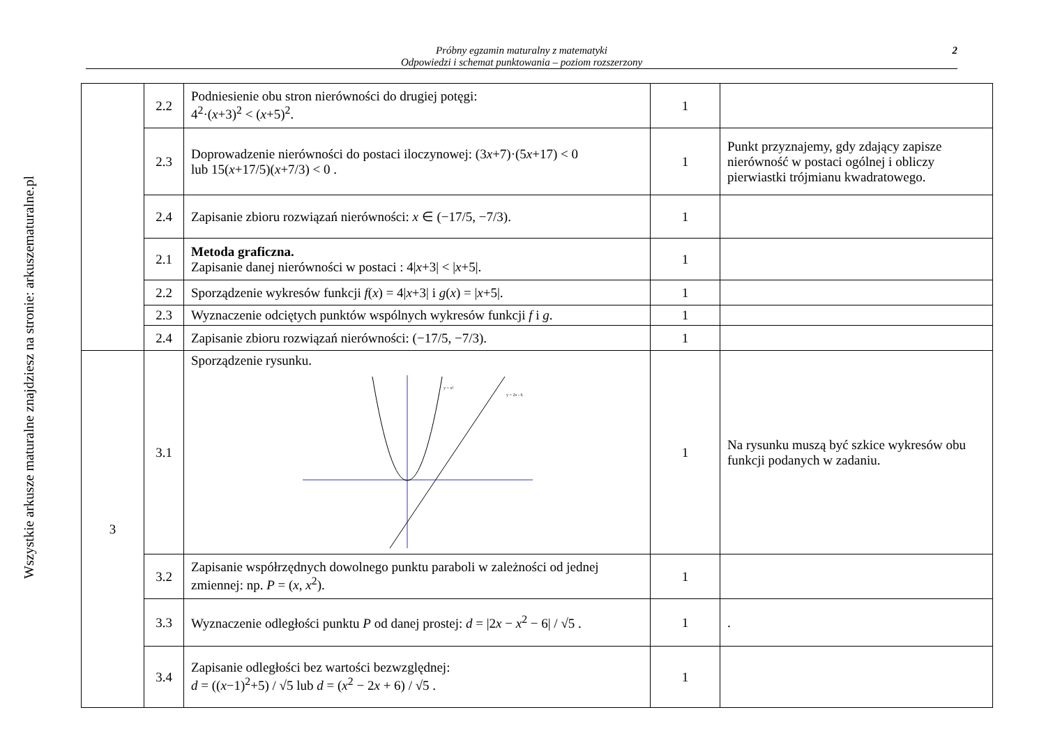Wszystkie arkusze maturalne znajdziesz na stronie: arkuszematuralne.pl
Próbny egzamin maturalny z matematyki
Odpowiedzi i schemat punktowania – poziom rozszerzony
2
| | 2.2 | Podniesienie obu stron nierówności do drugiej potęgi: 4<sup>2</sup>·( x +3)<sup>2</sup> < ( x +5)<sup>2</sup>. | 1 | |
| | 2.3 | Doprowadzenie nierówności do postaci iloczynowej: (3 x +7)·(5 x +17) < 0 lub 15( x +17/5)( x +7/3) < 0 . | 1 | Punkt przyznajemy, gdy zdający zapisze nierówność w postaci ogólnej i obliczy pierwiastki trójmianu kwadratowego. |
| | 2.4 | Zapisanie zbioru rozwiązań nierówności: x ∈ (−17/5, −7/3). | 1 | |
| | 2.1 | Metoda graficzna. Zapisanie danej nierówności w postaci : 4/ x +3/ < / x +5/. | 1 | |
| | 2.2 | Sporządzenie wykresów funkcji f ( x ) = 4/ x +3/ i g ( x ) = / x +5/. | 1 | |
| | 2.3 | Wyznaczenie odciętych punktów wspólnych wykresów funkcji f i g . | 1 | |
| | 2.4 | Zapisanie zbioru rozwiązań nierówności: (−17/5, −7/3). | 1 | |
| 3 | 3.1 | Sporządzenie rysunku. y = x² y = 2x - 6 | 1 | Na rysunku muszą być szkice wykresów obu funkcji podanych w zadaniu. |
| | 3.2 | Zapisanie współrzędnych dowolnego punktu paraboli w zależności od jednej zmiennej: np. P = ( x , x<sup>2</sup>). | 1 | |
| | 3.3 | Wyznaczenie odległości punktu P od danej prostej: d = /2 x − x<sup>2</sup> − 6/ / √5 . | 1 | . |
| | 3.4 | Zapisanie odległości bez wartości bezwzględnej: d = (( x −1)<sup>2</sup>+5) / √5 lub d = ( x<sup>2</sup> − 2 x + 6) / √5 . | 1 | |